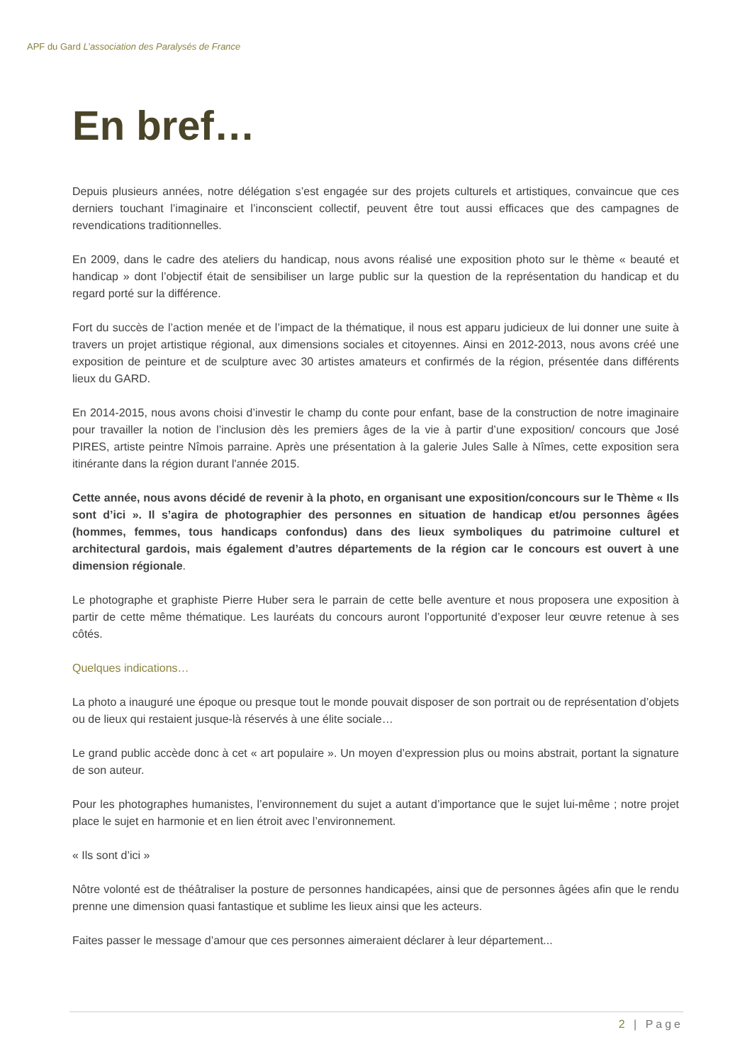APF du Gard L’association des Paralysés de France
En bref…
Depuis plusieurs années, notre délégation s’est engagée sur des projets culturels et artistiques, convaincue que ces derniers touchant l’imaginaire et l’inconscient collectif, peuvent être tout aussi efficaces que des campagnes de revendications traditionnelles.
En 2009, dans le cadre des ateliers du handicap, nous avons réalisé une exposition photo sur le thème « beauté et handicap » dont l’objectif était de sensibiliser un large public sur la question de la représentation du handicap et du regard porté sur la différence.
Fort du succès de l’action menée et de l’impact de la thématique, il nous est apparu judicieux de lui donner une suite à travers un projet artistique régional, aux dimensions sociales et citoyennes. Ainsi en 2012-2013, nous avons créé une exposition de peinture et de sculpture avec 30 artistes amateurs et confirmés de la région, présentée dans différents lieux du GARD.
En 2014-2015, nous avons choisi d’investir le champ du conte pour enfant, base de la construction de notre imaginaire pour travailler la notion de l’inclusion dès les premiers âges de la vie à partir d’une exposition/ concours que José PIRES, artiste peintre Nîmois parraine. Après une présentation à la galerie Jules Salle à Nîmes, cette exposition sera itinérante dans la région durant l'année 2015.
Cette année, nous avons décidé de revenir à la photo, en organisant une exposition/concours sur le Thème « Ils sont d’ici ». Il s’agira de photographier des personnes en situation de handicap et/ou personnes âgées (hommes, femmes, tous handicaps confondus) dans des lieux symboliques du patrimoine culturel et architectural gardois, mais également d’autres départements de la région car le concours est ouvert à une dimension régionale.
Le photographe et graphiste Pierre Huber sera le parrain de cette belle aventure et nous proposera une exposition à partir de cette même thématique. Les lauréats du concours auront l’opportunité d’exposer leur œuvre retenue à ses côtés.
Quelques indications…
La photo a inauguré une époque ou presque tout le monde pouvait disposer de son portrait ou de représentation d’objets ou de lieux qui restaient jusque-là réservés à une élite sociale…
Le grand public accède donc à cet « art populaire ». Un moyen d’expression plus ou moins abstrait, portant la signature de son auteur.
Pour les photographes humanistes, l’environnement du sujet a autant d’importance que le sujet lui-même ; notre projet place le sujet en harmonie et en lien étroit avec l’environnement.
« Ils sont d’ici »
Nôtre volonté est de théâtraliser la posture de personnes handicapées, ainsi que de personnes âgées afin que le rendu prenne une dimension quasi fantastique et sublime les lieux ainsi que les acteurs.
Faites passer le message d’amour que ces personnes aimeraient déclarer à leur département...
2 | Page